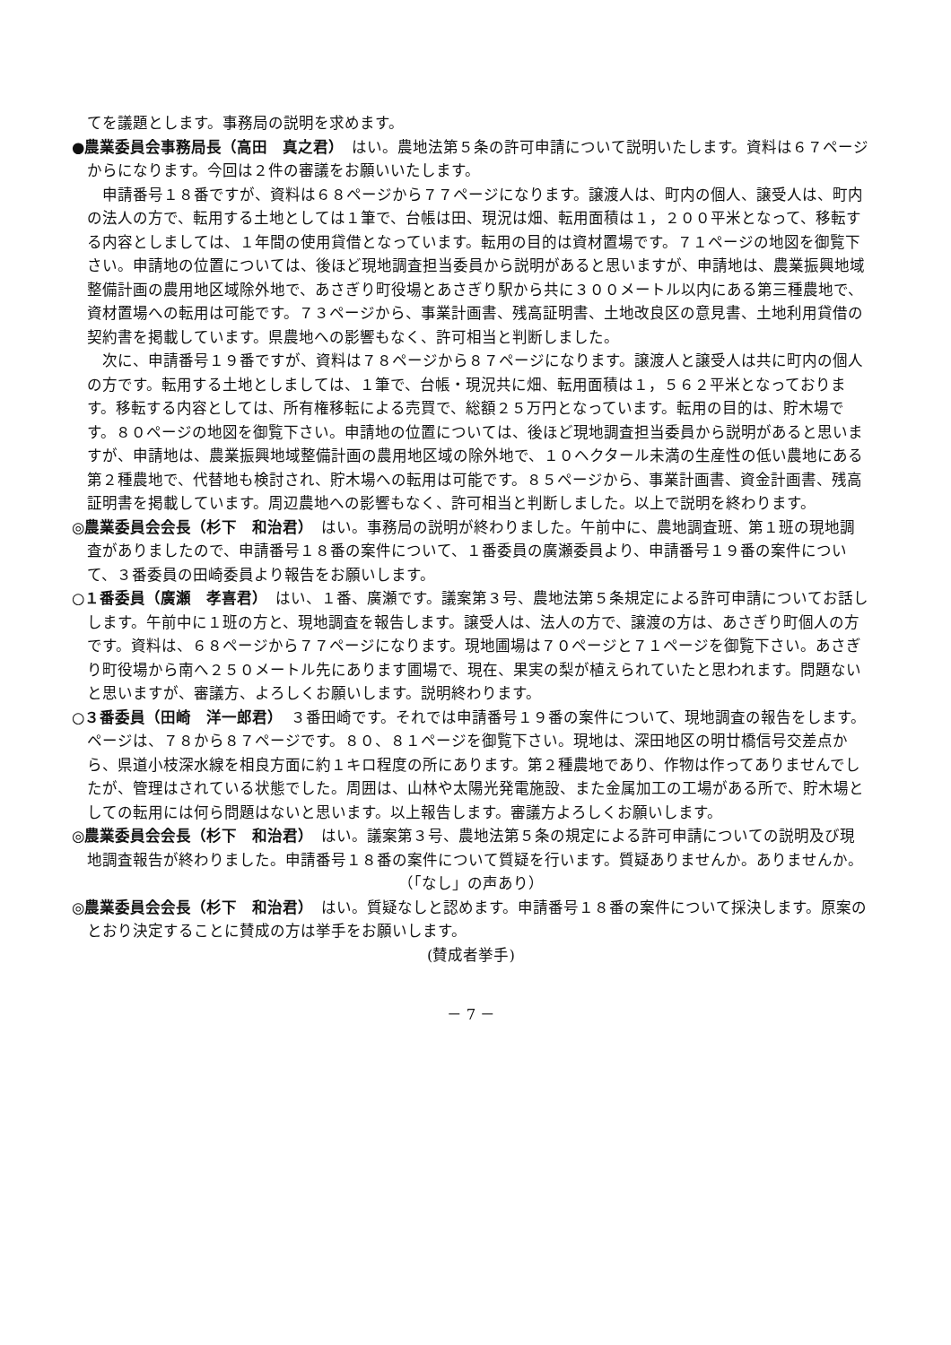てを議題とします。事務局の説明を求めます。
●農業委員会事務局長（高田　真之君）　はい。農地法第５条の許可申請について説明いたします。資料は６７ページからになります。今回は２件の審議をお願いいたします。
申請番号１８番ですが、資料は６８ページから７７ページになります。譲渡人は、町内の個人、譲受人は、町内の法人の方で、転用する土地としては１筆で、台帳は田、現況は畑、転用面積は１，２００平米となって、移転する内容としましては、１年間の使用貸借となっています。転用の目的は資材置場です。７１ページの地図を御覧下さい。申請地の位置については、後ほど現地調査担当委員から説明があると思いますが、申請地は、農業振興地域整備計画の農用地区域除外地で、あさぎり町役場とあさぎり駅から共に３００メートル以内にある第三種農地で、資材置場への転用は可能です。７３ページから、事業計画書、残高証明書、土地改良区の意見書、土地利用貸借の契約書を掲載しています。県農地への影響もなく、許可相当と判断しました。
次に、申請番号１９番ですが、資料は７８ページから８７ページになります。譲渡人と譲受人は共に町内の個人の方です。転用する土地としましては、１筆で、台帳・現況共に畑、転用面積は１，５６２平米となっております。移転する内容としては、所有権移転による売買で、総額２５万円となっています。転用の目的は、貯木場です。８０ページの地図を御覧下さい。申請地の位置については、後ほど現地調査担当委員から説明があると思いますが、申請地は、農業振興地域整備計画の農用地区域の除外地で、１０ヘクタール未満の生産性の低い農地にある第２種農地で、代替地も検討され、貯木場への転用は可能です。８５ページから、事業計画書、資金計画書、残高証明書を掲載しています。周辺農地への影響もなく、許可相当と判断しました。以上で説明を終わります。
◎農業委員会会長（杉下　和治君）　はい。事務局の説明が終わりました。午前中に、農地調査班、第１班の現地調査がありましたので、申請番号１８番の案件について、１番委員の廣瀬委員より、申請番号１９番の案件について、３番委員の田崎委員より報告をお願いします。
○１番委員（廣瀬　孝喜君）　はい、１番、廣瀬です。議案第３号、農地法第５条規定による許可申請についてお話しします。午前中に１班の方と、現地調査を報告します。譲受人は、法人の方で、譲渡の方は、あさぎり町個人の方です。資料は、６８ページから７７ページになります。現地圃場は７０ページと７１ページを御覧下さい。あさぎり町役場から南へ２５０メートル先にあります圃場で、現在、果実の梨が植えられていたと思われます。問題ないと思いますが、審議方、よろしくお願いします。説明終わります。
○３番委員（田崎　洋一郎君）　３番田崎です。それでは申請番号１９番の案件について、現地調査の報告をします。ページは、７８から８７ページです。８０、８１ページを御覧下さい。現地は、深田地区の明廿橋信号交差点から、県道小枝深水線を相良方面に約１キロ程度の所にあります。第２種農地であり、作物は作ってありませんでしたが、管理はされている状態でした。周囲は、山林や太陽光発電施設、また金属加工の工場がある所で、貯木場としての転用には何ら問題はないと思います。以上報告します。審議方よろしくお願いします。
◎農業委員会会長（杉下　和治君）　はい。議案第３号、農地法第５条の規定による許可申請についての説明及び現地調査報告が終わりました。申請番号１８番の案件について質疑を行います。質疑ありませんか。ありませんか。
（「なし」の声あり）
◎農業委員会会長（杉下　和治君）　はい。質疑なしと認めます。申請番号１８番の案件について採決します。原案のとおり決定することに賛成の方は挙手をお願いします。
(賛成者挙手)
－ 7 －